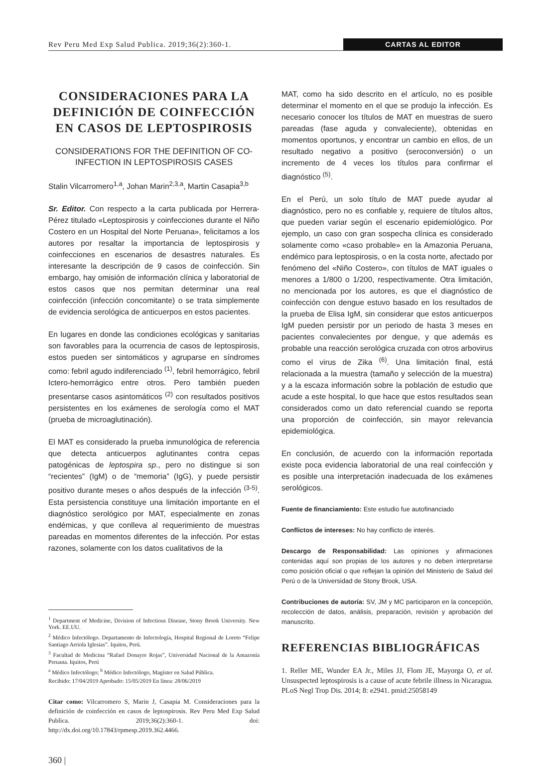Rev Peru Med Exp Salud Publica. 2019;36(2):360-1. CARTAS AL EDITOR
CONSIDERACIONES PARA LA DEFINICIÓN DE COINFECCIÓN EN CASOS DE LEPTOSPIROSIS
CONSIDERATIONS FOR THE DEFINITION OF CO-INFECTION IN LEPTOSPIROSIS CASES
Stalin Vilcarromero<sup>1,a</sup>, Johan Marin<sup>2,3,a</sup>, Martin Casapia<sup>3,b</sup>
Sr. Editor. Con respecto a la carta publicada por Herrera-Pérez titulado «Leptospirosis y coinfecciones durante el Niño Costero en un Hospital del Norte Peruana», felicitamos a los autores por resaltar la importancia de leptospirosis y coinfecciones en escenarios de desastres naturales. Es interesante la descripción de 9 casos de coinfección. Sin embargo, hay omisión de información clínica y laboratorial de estos casos que nos permitan determinar una real coinfección (infección concomitante) o se trata simplemente de evidencia serológica de anticuerpos en estos pacientes.
En lugares en donde las condiciones ecológicas y sanitarias son favorables para la ocurrencia de casos de leptospirosis, estos pueden ser sintomáticos y agruparse en síndromes como: febril agudo indiferenciado <sup>(1)</sup>, febril hemorrágico, febril Ictero-hemorrágico entre otros. Pero también pueden presentarse casos asintomáticos <sup>(2)</sup> con resultados positivos persistentes en los exámenes de serología como el MAT (prueba de microaglutinación).
El MAT es considerado la prueba inmunológica de referencia que detecta anticuerpos aglutinantes contra cepas patogénicas de leptospira sp., pero no distingue si son “recientes” (IgM) o de “memoria” (IgG), y puede persistir positivo durante meses o años después de la infección <sup>(3-5)</sup>. Esta persistencia constituye una limitación importante en el diagnóstico serológico por MAT, especialmente en zonas endémicas, y que conlleva al requerimiento de muestras pareadas en momentos diferentes de la infección. Por estas razones, solamente con los datos cualitativos de la
<sup>1</sup> Department of Medicine, Division of Infectious Disease, Stony Brook University. New York. EE.UU.
<sup>2</sup> Médico Infectólogo. Departamento de Infectología, Hospital Regional de Loreto “Felipe Santiago Arriola Iglesias”. Iquitos, Perú.
<sup>3</sup> Facultad de Medicina “Rafael Donayre Rojas”, Universidad Nacional de la Amazonía Peruana. Iquitos, Perú
<sup>a</sup> Médico Infectólogo; <sup>b</sup> Médico Infectólogo, Magíster en Salud Pública.
Recibido: 17/04/2019 Aprobado: 15/05/2019 En línea: 28/06/2019
Citar como: Vilcarromero S, Marin J, Casapia M. Consideraciones para la definición de coinfección en casos de leptospirosis. Rev Peru Med Exp Salud Publica. 2019;36(2):360-1. doi: http://dx.doi.org/10.17843/rpmesp.2019.362.4466.
360 |
MAT, como ha sido descrito en el artículo, no es posible determinar el momento en el que se produjo la infección. Es necesario conocer los títulos de MAT en muestras de suero pareadas (fase aguda y convaleciente), obtenidas en momentos oportunos, y encontrar un cambio en ellos, de un resultado negativo a positivo (seroconversión) o un incremento de 4 veces los títulos para confirmar el diagnóstico <sup>(5)</sup>.
En el Perú, un solo título de MAT puede ayudar al diagnóstico, pero no es confiable y, requiere de títulos altos, que pueden variar según el escenario epidemiológico. Por ejemplo, un caso con gran sospecha clínica es considerado solamente como «caso probable» en la Amazonia Peruana, endémico para leptospirosis, o en la costa norte, afectado por fenómeno del «Niño Costero», con títulos de MAT iguales o menores a 1/800 o 1/200, respectivamente. Otra limitación, no mencionada por los autores, es que el diagnóstico de coinfección con dengue estuvo basado en los resultados de la prueba de Elisa IgM, sin considerar que estos anticuerpos IgM pueden persistir por un periodo de hasta 3 meses en pacientes convalecientes por dengue, y que además es probable una reacción serológica cruzada con otros arbovirus como el virus de Zika <sup>(6)</sup>. Una limitación final, está relacionada a la muestra (tamaño y selección de la muestra) y a la escaza información sobre la población de estudio que acude a este hospital, lo que hace que estos resultados sean considerados como un dato referencial cuando se reporta una proporción de coinfección, sin mayor relevancia epidemiológica.
En conclusión, de acuerdo con la información reportada existe poca evidencia laboratorial de una real coinfección y es posible una interpretación inadecuada de los exámenes serológicos.
Fuente de financiamiento: Este estudio fue autofinanciado
Conflictos de intereses: No hay conflicto de interés.
Descargo de Responsabilidad: Las opiniones y afirmaciones contenidas aquí son propias de los autores y no deben interpretarse como posición oficial o que reflejan la opinión del Ministerio de Salud del Perú o de la Universidad de Stony Brook, USA.
Contribuciones de autoría: SV, JM y MC participaron en la concepción, recolección de datos, análisis, preparación, revisión y aprobación del manuscrito.
REFERENCIAS BIBLIOGRÁFICAS
1. Reller ME, Wunder EA Jr., Miles JJ, Flom JE, Mayorga O, et al. Unsuspected leptospirosis is a cause of acute febrile illness in Nicaragua. PLoS Negl Trop Dis. 2014; 8: e2941. pmid:25058149